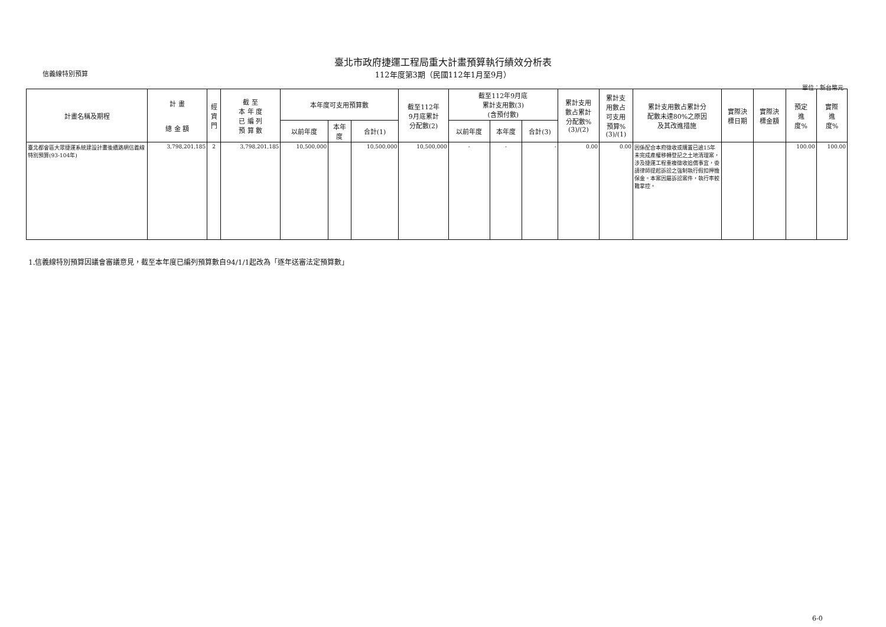臺北市政府捷運工程局重大計畫預算執行績效分析表
信義線特別預算
112年度第3期（民國112年1月至9月）
單位：新台幣元
| 計畫名稱及期程 | 計 畫 總 金 額 | 經 資 門 | 截 至 本 年 度 已 編 列 預 算 數 | 本年度可支用預算數 | | | 截至112年 9月底累計 分配數(2) | 截至112年9月底 累計支用數(3) (含預付數) | | | 累計支用 數占累計 分配數% (3)/(2) | 累計支 用數占 可支用 預算% (3)/(1) | 累計支用數占累計分 配數未達80%之原因 及其改進措施 | 實際決 標日期 | 實際決 標金額 | 預定 進 度% | 實際 進 度% |
| --- | --- | --- | --- | --- | --- | --- | --- | --- | --- | --- | --- | --- | --- | --- | --- | --- | --- |
| | | | | 以前年度 | 本年 度 | 合計(1) | | 以前年度 | 本年度 | 合計(3) | | | | | | | |
| 臺北都會區大眾捷運系統建設計畫後續路網信義線特別預算(93-104年) | 3,798,201,185 | 2 | 3,798,201,185 | 10,500,000 | | 10,500,000 | 10,500,000 | - | - | - | 0.00 | 0.00 | 因係配合本府徵收或購置已逾15年未完成產權移轉登記之土地清理案，涉及捷運工程重複徵收追償事宜，委請律師提起訴訟之強制執行假扣押擔保金。本案因屬訴訟案件，執行率較難掌控。 | | | 100.00 | 100.00 |
1.信義線特別預算因議會審議意見，截至本年度已編列預算數自94/1/1起改為「逐年送審法定預算數」
6-0